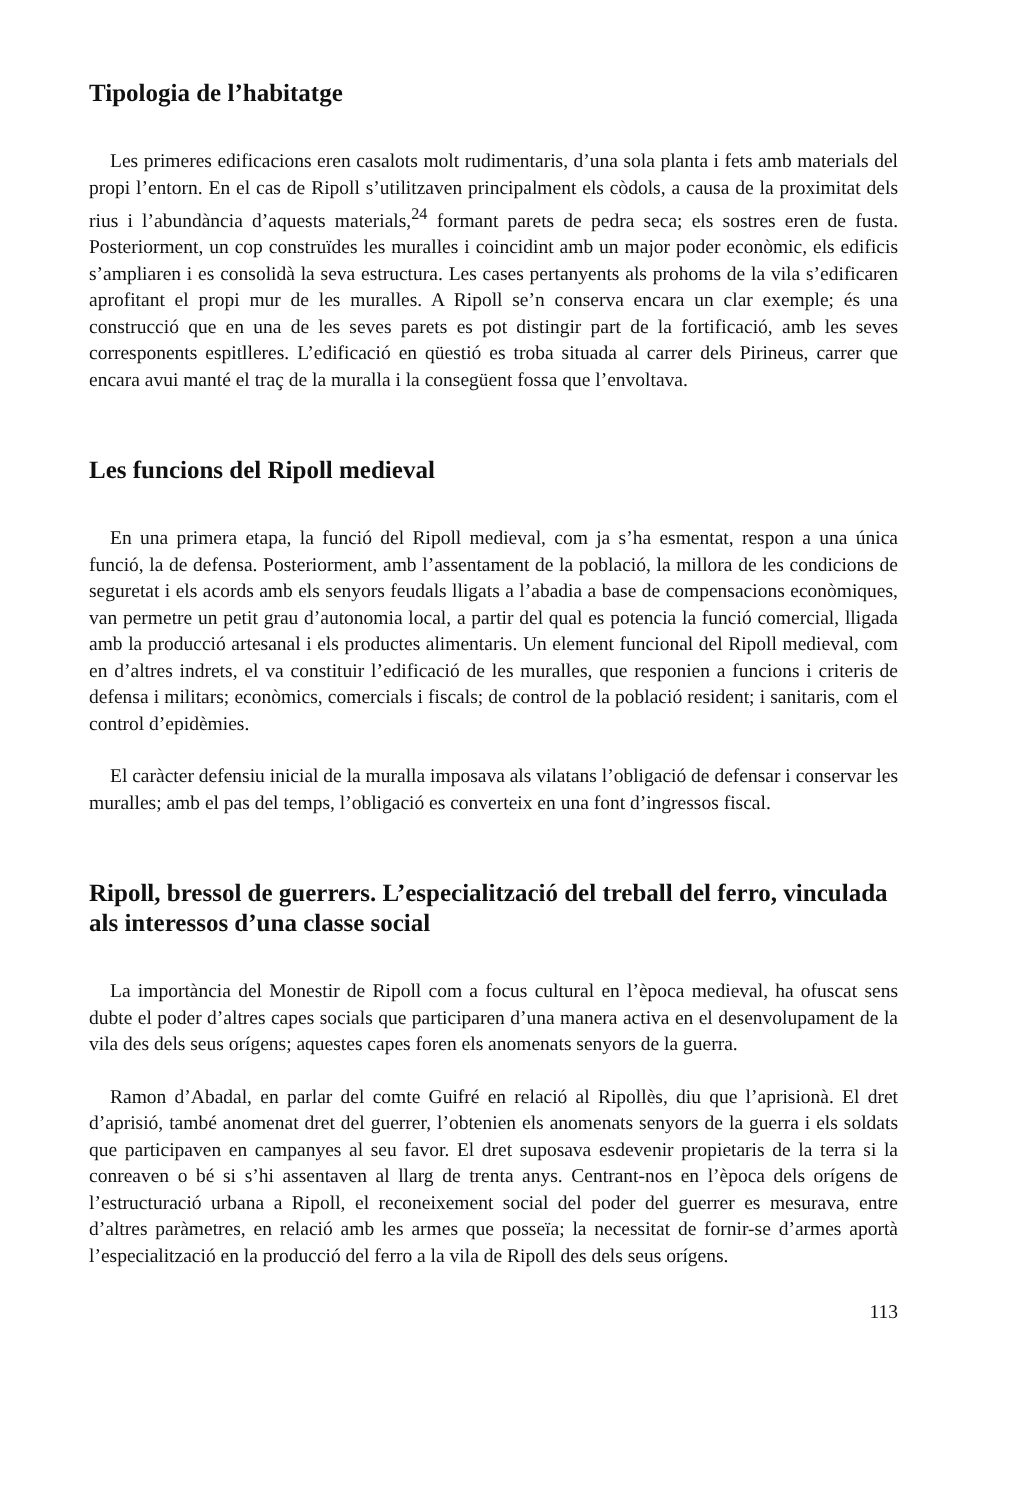Tipologia de l’habitatge
Les primeres edificacions eren casalots molt rudimentaris, d’una sola planta i fets amb materials del propi l’entorn. En el cas de Ripoll s’utilitzaven principalment els còdols, a causa de la proximitat dels rius i l’abundància d’aquests materials,<sup>24</sup> formant parets de pedra seca; els sostres eren de fusta. Posteriorment, un cop construïdes les muralles i coincidint amb un major poder econòmic, els edificis s’ampliaren i es consolidà la seva estructura. Les cases pertanyents als prohoms de la vila s’edificaren aprofitant el propi mur de les muralles. A Ripoll se’n conserva encara un clar exemple; és una construcció que en una de les seves parets es pot distingir part de la fortificació, amb les seves corresponents espitlleres. L’edificació en qüestió es troba situada al carrer dels Pirineus, carrer que encara avui manté el traç de la muralla i la consegüent fossa que l’envoltava.
Les funcions del Ripoll medieval
En una primera etapa, la funció del Ripoll medieval, com ja s’ha esmentat, respon a una única funció, la de defensa. Posteriorment, amb l’assentament de la població, la millora de les condicions de seguretat i els acords amb els senyors feudals lligats a l’abadia a base de compensacions econòmiques, van permetre un petit grau d’autonomia local, a partir del qual es potencia la funció comercial, lligada amb la producció artesanal i els productes alimentaris. Un element funcional del Ripoll medieval, com en d’altres indrets, el va constituir l’edificació de les muralles, que responien a funcions i criteris de defensa i militars; econòmics, comercials i fiscals; de control de la població resident; i sanitaris, com el control d’epidèmies.
El caràcter defensiu inicial de la muralla imposava als vilatans l’obligació de defensar i conservar les muralles; amb el pas del temps, l’obligació es converteix en una font d’ingressos fiscal.
Ripoll, bressol de guerrers. L’especialització del treball del ferro, vinculada als interessos d’una classe social
La importància del Monestir de Ripoll com a focus cultural en l’època medieval, ha ofuscat sens dubte el poder d’altres capes socials que participaren d’una manera activa en el desenvolupament de la vila des dels seus orígens; aquestes capes foren els anomenats senyors de la guerra.
Ramon d’Abadal, en parlar del comte Guifré en relació al Ripollès, diu que l’aprisionà. El dret d’aprisió, també anomenat dret del guerrer, l’obtenien els anomenats senyors de la guerra i els soldats que participaven en campanyes al seu favor. El dret suposava esdevenir propietaris de la terra si la conreaven o bé si s’hi assentaven al llarg de trenta anys. Centrant-nos en l’època dels orígens de l’estructuració urbana a Ripoll, el reconeixement social del poder del guerrer es mesurava, entre d’altres paràmetres, en relació amb les armes que posseïa; la necessitat de fornir-se d’armes aportà l’especialització en la producció del ferro a la vila de Ripoll des dels seus orígens.
113